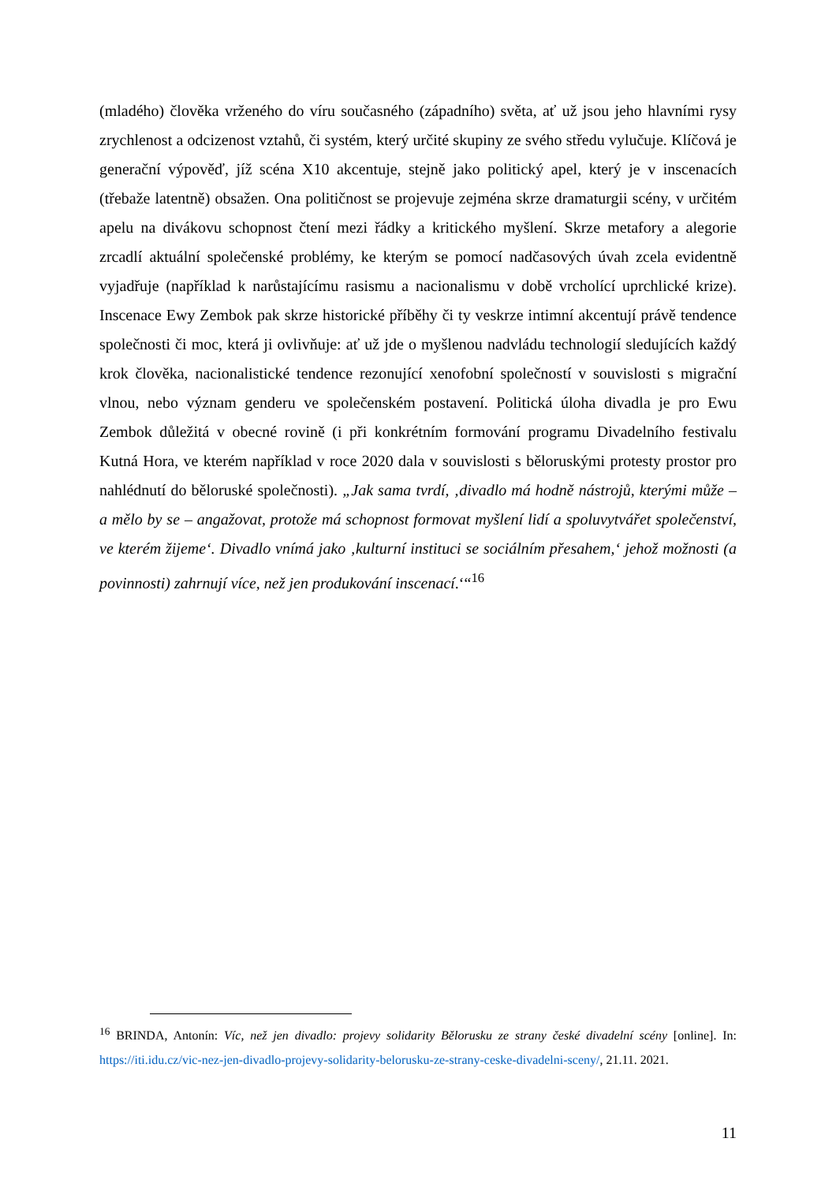(mladého) člověka vrženého do víru současného (západního) světa, ať už jsou jeho hlavními rysy zrychlenost a odcizenost vztahů, či systém, který určité skupiny ze svého středu vylučuje. Klíčová je generační výpověď, jíž scéna X10 akcentuje, stejně jako politický apel, který je v inscenacích (třebaže latentně) obsažen. Ona političnost se projevuje zejména skrze dramaturgii scény, v určitém apelu na divákovu schopnost čtení mezi řádky a kritického myšlení. Skrze metafory a alegorie zrcadlí aktuální společenské problémy, ke kterým se pomocí nadčasových úvah zcela evidentně vyjadřuje (například k narůstajícímu rasismu a nacionalismu v době vrcholící uprchlické krize). Inscenace Ewy Zembok pak skrze historické příběhy či ty veskrze intimní akcentují právě tendence společnosti či moc, která ji ovlivňuje: ať už jde o myšlenou nadvládu technologií sledujících každý krok člověka, nacionalistické tendence rezonující xenofobní společností v souvislosti s migrační vlnou, nebo význam genderu ve společenském postavení. Politická úloha divadla je pro Ewu Zembok důležitá v obecné rovině (i při konkrétním formování programu Divadelního festivalu Kutná Hora, ve kterém například v roce 2020 dala v souvislosti s běloruskými protesty prostor pro nahlédnutí do běloruské společnosti). „Jak sama tvrdí, ‚divadlo má hodně nástrojů, kterými může – a mělo by se – angažovat, protože má schopnost formovat myšlení lidí a spoluvytvářet společenství, ve kterém žijeme‘. Divadlo vnímá jako ‚kulturní instituci se sociálním přesahem,‘ jehož možnosti (a povinnosti) zahrnují více, než jen produkování inscenací.‘“<sup>16</sup>
<sup>16</sup> BRINDA, Antonín: Víc, než jen divadlo: projevy solidarity Bělorusku ze strany české divadelní scény [online]. In: https://iti.idu.cz/vic-nez-jen-divadlo-projevy-solidarity-belorusku-ze-strany-ceske-divadelni-sceny/, 21.11. 2021.
11